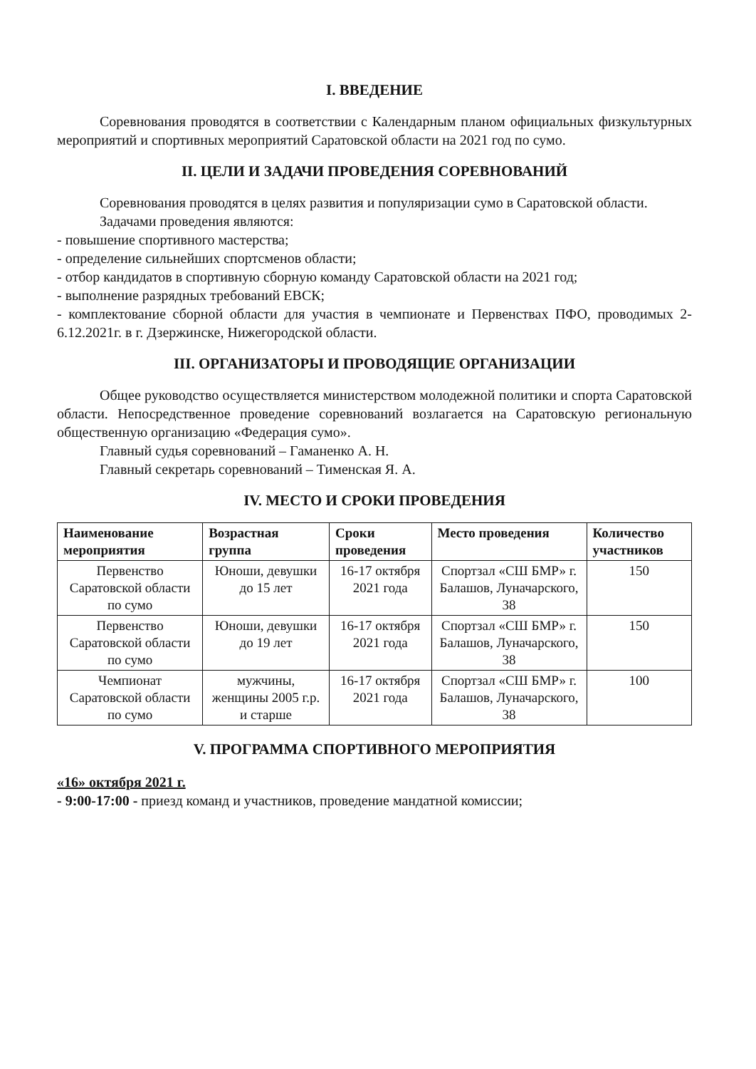I. ВВЕДЕНИЕ
Соревнования проводятся в соответствии с Календарным планом официальных физкультурных мероприятий и спортивных мероприятий Саратовской области на 2021 год по сумо.
II. ЦЕЛИ И ЗАДАЧИ ПРОВЕДЕНИЯ СОРЕВНОВАНИЙ
Соревнования проводятся в целях развития и популяризации сумо в Саратовской области.
Задачами проведения являются:
- повышение спортивного мастерства;
- определение сильнейших спортсменов области;
- отбор кандидатов в спортивную сборную команду Саратовской области на 2021 год;
- выполнение разрядных требований ЕВСК;
- комплектование сборной области для участия в чемпионате и Первенствах ПФО, проводимых 2-6.12.2021г. в г. Дзержинске, Нижегородской области.
III. ОРГАНИЗАТОРЫ И ПРОВОДЯЩИЕ ОРГАНИЗАЦИИ
Общее руководство осуществляется министерством молодежной политики и спорта Саратовской области. Непосредственное проведение соревнований возлагается на Саратовскую региональную общественную организацию «Федерация сумо».
Главный судья соревнований – Гаманенко А. Н.
Главный секретарь соревнований – Тименская Я. А.
IV. МЕСТО И СРОКИ ПРОВЕДЕНИЯ
| Наименование мероприятия | Возрастная группа | Сроки проведения | Место проведения | Количество участников |
| --- | --- | --- | --- | --- |
| Первенство Саратовской области по сумо | Юноши, девушки до 15 лет | 16-17 октября 2021 года | Спортзал «СШ БМР» г. Балашов, Луначарского, 38 | 150 |
| Первенство Саратовской области по сумо | Юноши, девушки до 19 лет | 16-17 октября 2021 года | Спортзал «СШ БМР» г. Балашов, Луначарского, 38 | 150 |
| Чемпионат Саратовской области по сумо | мужчины, женщины 2005 г.р. и старше | 16-17 октября 2021 года | Спортзал «СШ БМР» г. Балашов, Луначарского, 38 | 100 |
V. ПРОГРАММА СПОРТИВНОГО МЕРОПРИЯТИЯ
«16» октября 2021 г.
- 9:00-17:00 - приезд команд и участников, проведение мандатной комиссии;